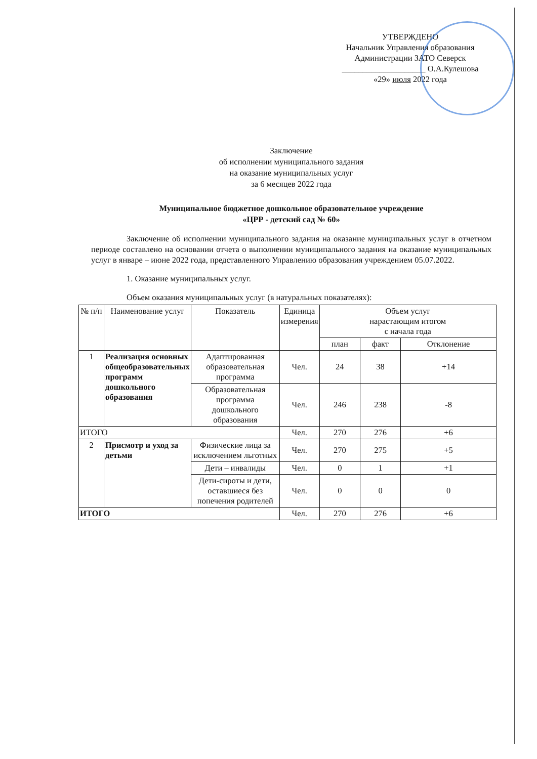УТВЕРЖДЕНО
Начальник Управления образования
Администрации ЗАТО Северск
____________________ О.А.Кулешова
«29» июля 2022 года
Заключение
об исполнении муниципального задания
на оказание муниципальных услуг
за 6 месяцев 2022 года
Муниципальное бюджетное дошкольное образовательное учреждение
«ЦРР - детский сад № 60»
Заключение об исполнении муниципального задания на оказание муниципальных услуг в отчетном периоде составлено на основании отчета о выполнении муниципального задания на оказание муниципальных услуг в январе – июне 2022 года, представленного Управлению образования учреждением 05.07.2022.
1. Оказание муниципальных услуг.
Объем оказания муниципальных услуг (в натуральных показателях):
| № п/п | Наименование услуг | Показатель | Единица измерения | Объем услуг нарастающим итогом с начала года | | |
| --- | --- | --- | --- | --- | --- | --- |
| | | | | план | факт | Отклонение |
| 1 | Реализация основных общеобразовательных программ дошкольного образования | Адаптированная образовательная программа | Чел. | 24 | 38 | +14 |
| | | Образовательная программа дошкольного образования | Чел. | 246 | 238 | -8 |
| ИТОГО | | | Чел. | 270 | 276 | +6 |
| 2 | Присмотр и уход за детьми | Физические лица за исключением льготных | Чел. | 270 | 275 | +5 |
| | | Дети – инвалиды | Чел. | 0 | 1 | +1 |
| | | Дети-сироты и дети, оставшиеся без попечения родителей | Чел. | 0 | 0 | 0 |
| ИТОГО | | | Чел. | 270 | 276 | +6 |